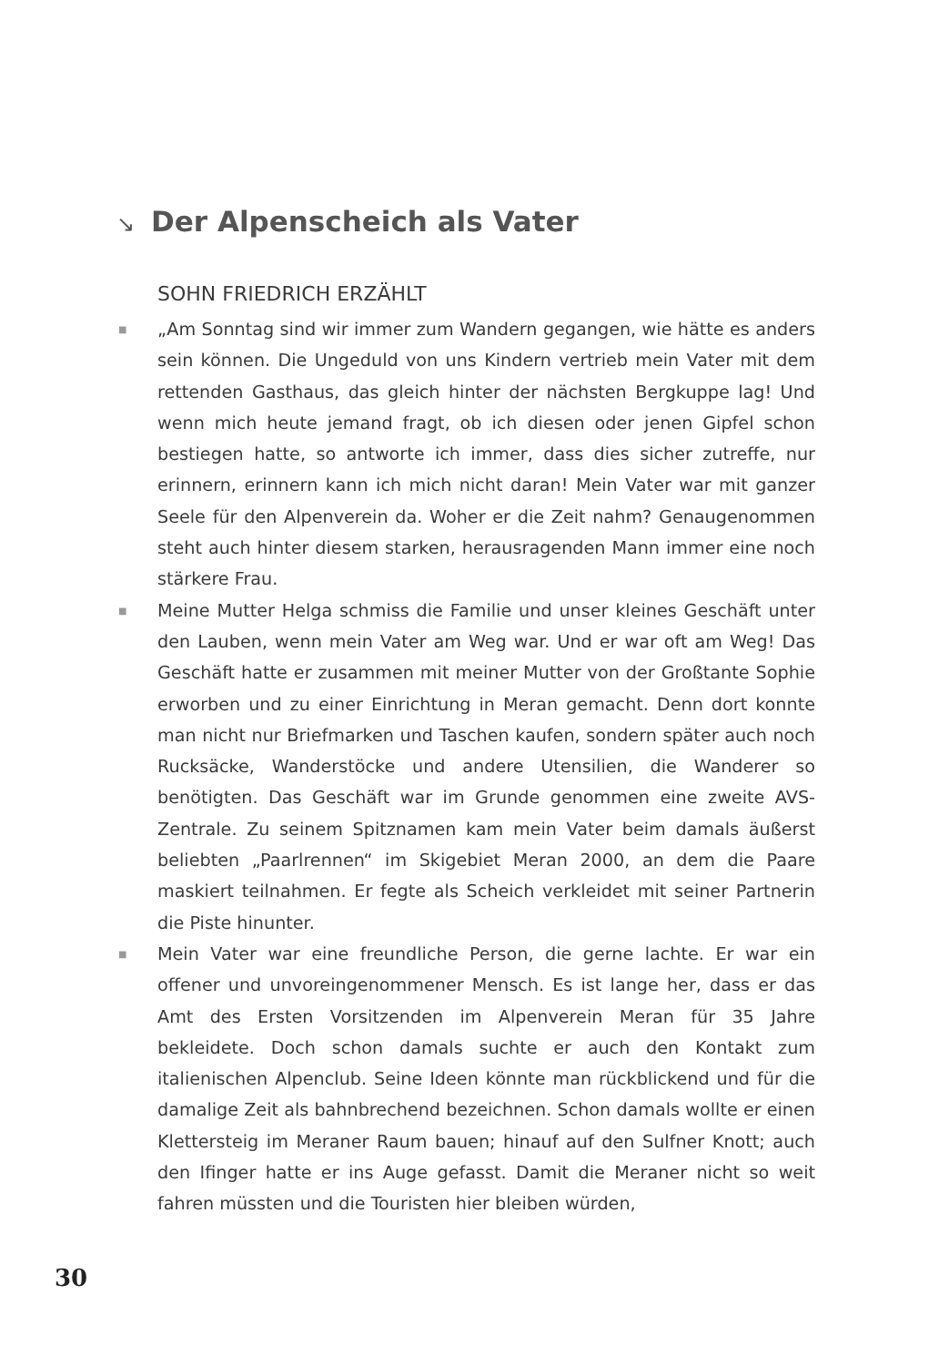↘ Der Alpenscheich als Vater
SOHN FRIEDRICH ERZÄHLT
■
„Am Sonntag sind wir immer zum Wandern gegangen, wie hätte es anders sein können. Die Ungeduld von uns Kindern vertrieb mein Vater mit dem rettenden Gasthaus, das gleich hinter der nächsten Bergkuppe lag! Und wenn mich heute jemand fragt, ob ich diesen oder jenen Gipfel schon bestiegen hatte, so antworte ich immer, dass dies sicher zutreffe, nur erinnern, erinnern kann ich mich nicht daran! Mein Vater war mit ganzer Seele für den Alpenverein da. Woher er die Zeit nahm? Genaugenommen steht auch hinter diesem starken, herausragenden Mann immer eine noch stärkere Frau.
■
Meine Mutter Helga schmiss die Familie und unser kleines Geschäft unter den Lauben, wenn mein Vater am Weg war. Und er war oft am Weg! Das Geschäft hatte er zusammen mit meiner Mutter von der Großtante Sophie erworben und zu einer Einrichtung in Meran gemacht. Denn dort konnte man nicht nur Briefmarken und Taschen kaufen, sondern später auch noch Rucksäcke, Wanderstöcke und andere Utensilien, die Wanderer so benötigten. Das Geschäft war im Grunde genommen eine zweite AVS-Zentrale. Zu seinem Spitznamen kam mein Vater beim damals äußerst beliebten „Paarlrennen“ im Skigebiet Meran 2000, an dem die Paare maskiert teilnahmen. Er fegte als Scheich verkleidet mit seiner Partnerin die Piste hinunter.
■
Mein Vater war eine freundliche Person, die gerne lachte. Er war ein offener und unvoreingenommener Mensch. Es ist lange her, dass er das Amt des Ersten Vorsitzenden im Alpenverein Meran für 35 Jahre bekleidete. Doch schon damals suchte er auch den Kontakt zum italienischen Alpenclub. Seine Ideen könnte man rückblickend und für die damalige Zeit als bahnbrechend bezeichnen. Schon damals wollte er einen Klettersteig im Meraner Raum bauen; hinauf auf den Sulfner Knott; auch den Ifinger hatte er ins Auge gefasst. Damit die Meraner nicht so weit fahren müssten und die Touristen hier bleiben würden,
30